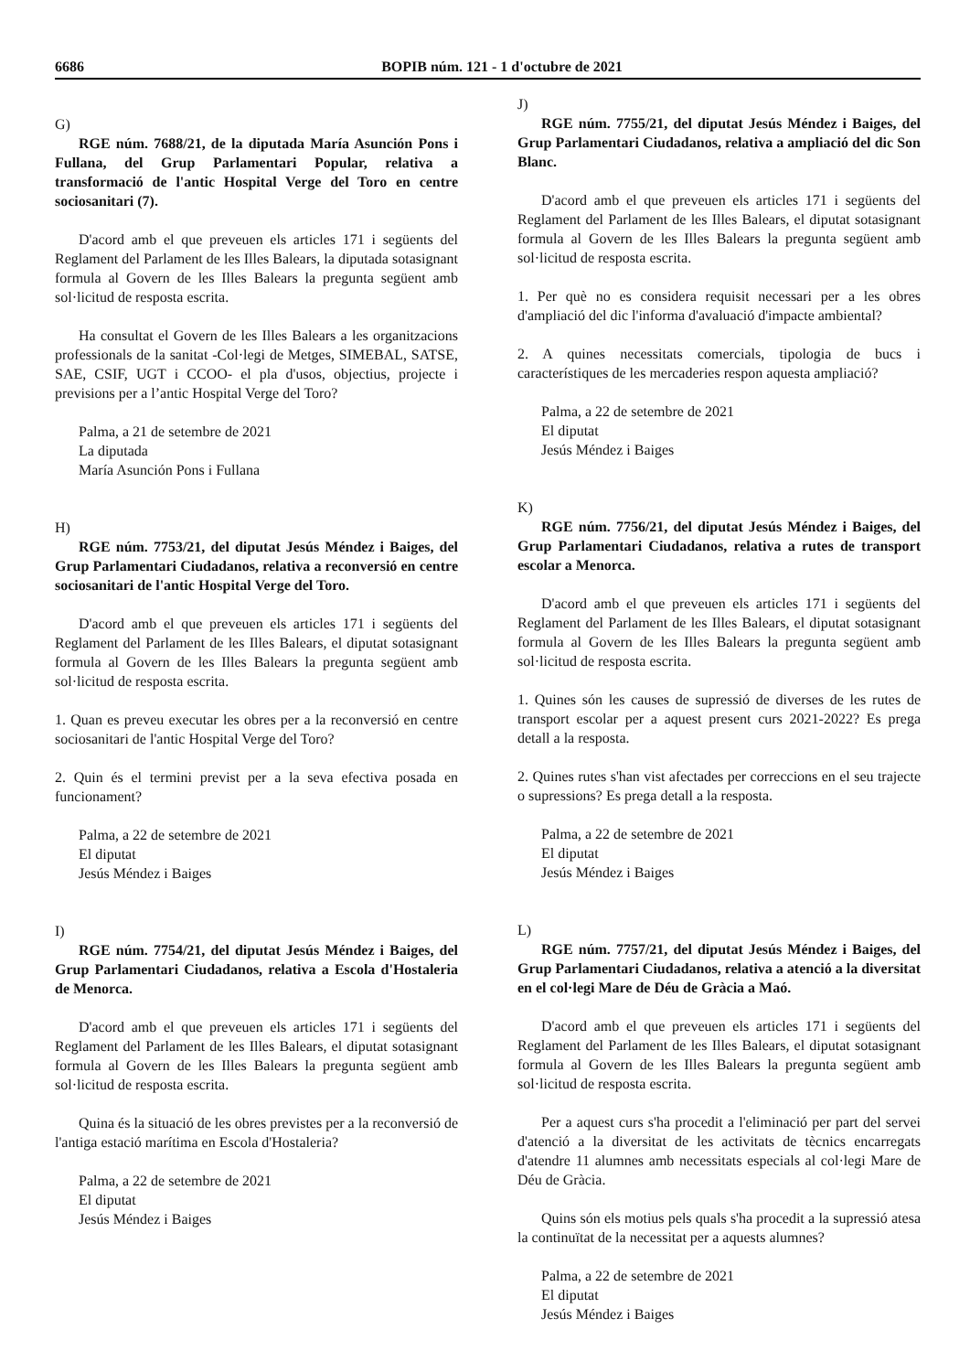6686 BOPIB núm. 121 - 1 d'octubre de 2021
G)
RGE núm. 7688/21, de la diputada María Asunción Pons i Fullana, del Grup Parlamentari Popular, relativa a transformació de l'antic Hospital Verge del Toro en centre sociosanitari (7).
D'acord amb el que preveuen els articles 171 i següents del Reglament del Parlament de les Illes Balears, la diputada sotasignant formula al Govern de les Illes Balears la pregunta següent amb sol·licitud de resposta escrita.
Ha consultat el Govern de les Illes Balears a les organitzacions professionals de la sanitat -Col·legi de Metges, SIMEBAL, SATSE, SAE, CSIF, UGT i CCOO- el pla d'usos, objectius, projecte i previsions per a l’antic Hospital Verge del Toro?
Palma, a 21 de setembre de 2021
La diputada
María Asunción Pons i Fullana
H)
RGE núm. 7753/21, del diputat Jesús Méndez i Baiges, del Grup Parlamentari Ciudadanos, relativa a reconversió en centre sociosanitari de l'antic Hospital Verge del Toro.
D'acord amb el que preveuen els articles 171 i següents del Reglament del Parlament de les Illes Balears, el diputat sotasignant formula al Govern de les Illes Balears la pregunta següent amb sol·licitud de resposta escrita.
1. Quan es preveu executar les obres per a la reconversió en centre sociosanitari de l'antic Hospital Verge del Toro?
2. Quin és el termini previst per a la seva efectiva posada en funcionament?
Palma, a 22 de setembre de 2021
El diputat
Jesús Méndez i Baiges
I)
RGE núm. 7754/21, del diputat Jesús Méndez i Baiges, del Grup Parlamentari Ciudadanos, relativa a Escola d'Hostaleria de Menorca.
D'acord amb el que preveuen els articles 171 i següents del Reglament del Parlament de les Illes Balears, el diputat sotasignant formula al Govern de les Illes Balears la pregunta següent amb sol·licitud de resposta escrita.
Quina és la situació de les obres previstes per a la reconversió de l'antiga estació marítima en Escola d'Hostaleria?
Palma, a 22 de setembre de 2021
El diputat
Jesús Méndez i Baiges
J)
RGE núm. 7755/21, del diputat Jesús Méndez i Baiges, del Grup Parlamentari Ciudadanos, relativa a ampliació del dic Son Blanc.
D'acord amb el que preveuen els articles 171 i següents del Reglament del Parlament de les Illes Balears, el diputat sotasignant formula al Govern de les Illes Balears la pregunta següent amb sol·licitud de resposta escrita.
1. Per què no es considera requisit necessari per a les obres d'ampliació del dic l'informa d'avaluació d'impacte ambiental?
2. A quines necessitats comercials, tipologia de bucs i característiques de les mercaderies respon aquesta ampliació?
Palma, a 22 de setembre de 2021
El diputat
Jesús Méndez i Baiges
K)
RGE núm. 7756/21, del diputat Jesús Méndez i Baiges, del Grup Parlamentari Ciudadanos, relativa a rutes de transport escolar a Menorca.
D'acord amb el que preveuen els articles 171 i següents del Reglament del Parlament de les Illes Balears, el diputat sotasignant formula al Govern de les Illes Balears la pregunta següent amb sol·licitud de resposta escrita.
1. Quines són les causes de supressió de diverses de les rutes de transport escolar per a aquest present curs 2021-2022? Es prega detall a la resposta.
2. Quines rutes s'han vist afectades per correccions en el seu trajecte o supressions? Es prega detall a la resposta.
Palma, a 22 de setembre de 2021
El diputat
Jesús Méndez i Baiges
L)
RGE núm. 7757/21, del diputat Jesús Méndez i Baiges, del Grup Parlamentari Ciudadanos, relativa a atenció a la diversitat en el col·legi Mare de Déu de Gràcia a Maó.
D'acord amb el que preveuen els articles 171 i següents del Reglament del Parlament de les Illes Balears, el diputat sotasignant formula al Govern de les Illes Balears la pregunta següent amb sol·licitud de resposta escrita.
Per a aquest curs s'ha procedit a l'eliminació per part del servei d'atenció a la diversitat de les activitats de tècnics encarregats d'atendre 11 alumnes amb necessitats especials al col·legi Mare de Déu de Gràcia.
Quins són els motius pels quals s'ha procedit a la supressió atesa la continuïtat de la necessitat per a aquests alumnes?
Palma, a 22 de setembre de 2021
El diputat
Jesús Méndez i Baiges